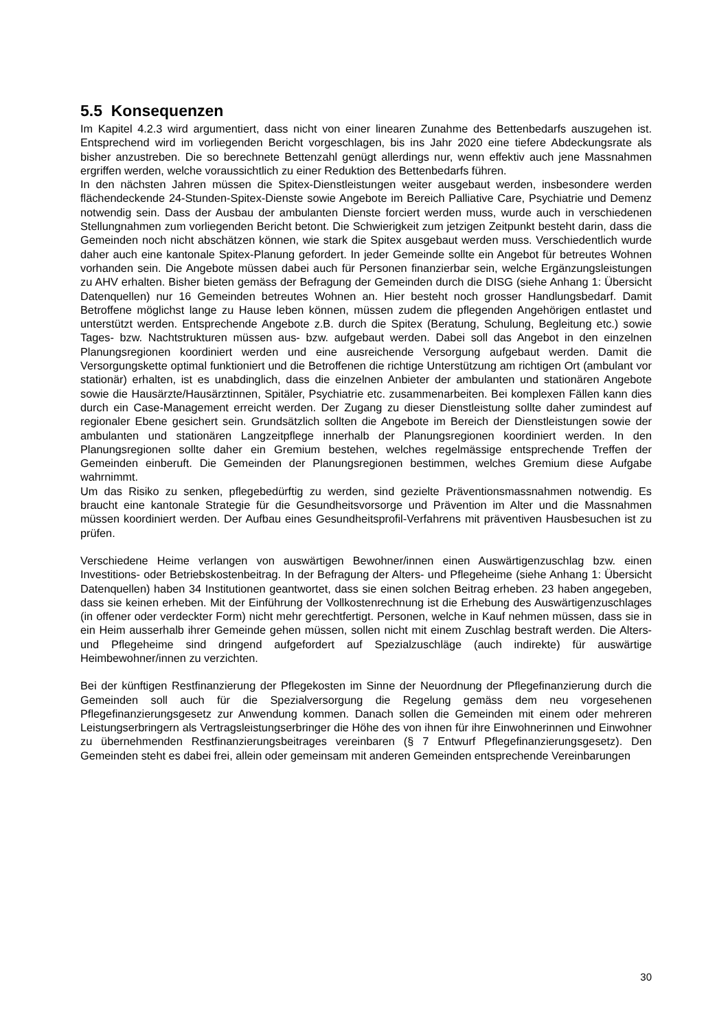5.5 Konsequenzen
Im Kapitel 4.2.3 wird argumentiert, dass nicht von einer linearen Zunahme des Bettenbedarfs auszugehen ist. Entsprechend wird im vorliegenden Bericht vorgeschlagen, bis ins Jahr 2020 eine tiefere Abdeckungsrate als bisher anzustreben. Die so berechnete Bettenzahl genügt allerdings nur, wenn effektiv auch jene Massnahmen ergriffen werden, welche voraussichtlich zu einer Reduktion des Bettenbedarfs führen.
In den nächsten Jahren müssen die Spitex-Dienstleistungen weiter ausgebaut werden, insbesondere werden flächendeckende 24-Stunden-Spitex-Dienste sowie Angebote im Bereich Palliative Care, Psychiatrie und Demenz notwendig sein. Dass der Ausbau der ambulanten Dienste forciert werden muss, wurde auch in verschiedenen Stellungnahmen zum vorliegenden Bericht betont. Die Schwierigkeit zum jetzigen Zeitpunkt besteht darin, dass die Gemeinden noch nicht abschätzen können, wie stark die Spitex ausgebaut werden muss. Verschiedentlich wurde daher auch eine kantonale Spitex-Planung gefordert. In jeder Gemeinde sollte ein Angebot für betreutes Wohnen vorhanden sein. Die Angebote müssen dabei auch für Personen finanzierbar sein, welche Ergänzungsleistungen zu AHV erhalten. Bisher bieten gemäss der Befragung der Gemeinden durch die DISG (siehe Anhang 1: Übersicht Datenquellen) nur 16 Gemeinden betreutes Wohnen an. Hier besteht noch grosser Handlungsbedarf. Damit Betroffene möglichst lange zu Hause leben können, müssen zudem die pflegenden Angehörigen entlastet und unterstützt werden. Entsprechende Angebote z.B. durch die Spitex (Beratung, Schulung, Begleitung etc.) sowie Tages- bzw. Nachtstrukturen müssen aus- bzw. aufgebaut werden. Dabei soll das Angebot in den einzelnen Planungsregionen koordiniert werden und eine ausreichende Versorgung aufgebaut werden. Damit die Versorgungskette optimal funktioniert und die Betroffenen die richtige Unterstützung am richtigen Ort (ambulant vor stationär) erhalten, ist es unabdinglich, dass die einzelnen Anbieter der ambulanten und stationären Angebote sowie die Hausärzte/Hausärztinnen, Spitäler, Psychiatrie etc. zusammenarbeiten. Bei komplexen Fällen kann dies durch ein Case-Management erreicht werden. Der Zugang zu dieser Dienstleistung sollte daher zumindest auf regionaler Ebene gesichert sein. Grundsätzlich sollten die Angebote im Bereich der Dienstleistungen sowie der ambulanten und stationären Langzeitpflege innerhalb der Planungsregionen koordiniert werden. In den Planungsregionen sollte daher ein Gremium bestehen, welches regelmässige entsprechende Treffen der Gemeinden einberuft. Die Gemeinden der Planungsregionen bestimmen, welches Gremium diese Aufgabe wahrnimmt.
Um das Risiko zu senken, pflegebedürftig zu werden, sind gezielte Präventionsmassnahmen notwendig. Es braucht eine kantonale Strategie für die Gesundheitsvorsorge und Prävention im Alter und die Massnahmen müssen koordiniert werden. Der Aufbau eines Gesundheitsprofil-Verfahrens mit präventiven Hausbesuchen ist zu prüfen.
Verschiedene Heime verlangen von auswärtigen Bewohner/innen einen Auswärtigenzuschlag bzw. einen Investitions- oder Betriebskostenbeitrag. In der Befragung der Alters- und Pflegeheime (siehe Anhang 1: Übersicht Datenquellen) haben 34 Institutionen geantwortet, dass sie einen solchen Beitrag erheben. 23 haben angegeben, dass sie keinen erheben. Mit der Einführung der Vollkostenrechnung ist die Erhebung des Auswärtigenzuschlages (in offener oder verdeckter Form) nicht mehr gerechtfertigt. Personen, welche in Kauf nehmen müssen, dass sie in ein Heim ausserhalb ihrer Gemeinde gehen müssen, sollen nicht mit einem Zuschlag bestraft werden. Die Alters- und Pflegeheime sind dringend aufgefordert auf Spezialzuschläge (auch indirekte) für auswärtige Heimbewohner/innen zu verzichten.
Bei der künftigen Restfinanzierung der Pflegekosten im Sinne der Neuordnung der Pflegefinanzierung durch die Gemeinden soll auch für die Spezialversorgung die Regelung gemäss dem neu vorgesehenen Pflegefinanzierungsgesetz zur Anwendung kommen. Danach sollen die Gemeinden mit einem oder mehreren Leistungserbringern als Vertragsleistungserbringer die Höhe des von ihnen für ihre Einwohnerinnen und Einwohner zu übernehmenden Restfinanzierungsbeitrages vereinbaren (§ 7 Entwurf Pflegefinanzierungsgesetz). Den Gemeinden steht es dabei frei, allein oder gemeinsam mit anderen Gemeinden entsprechende Vereinbarungen
30